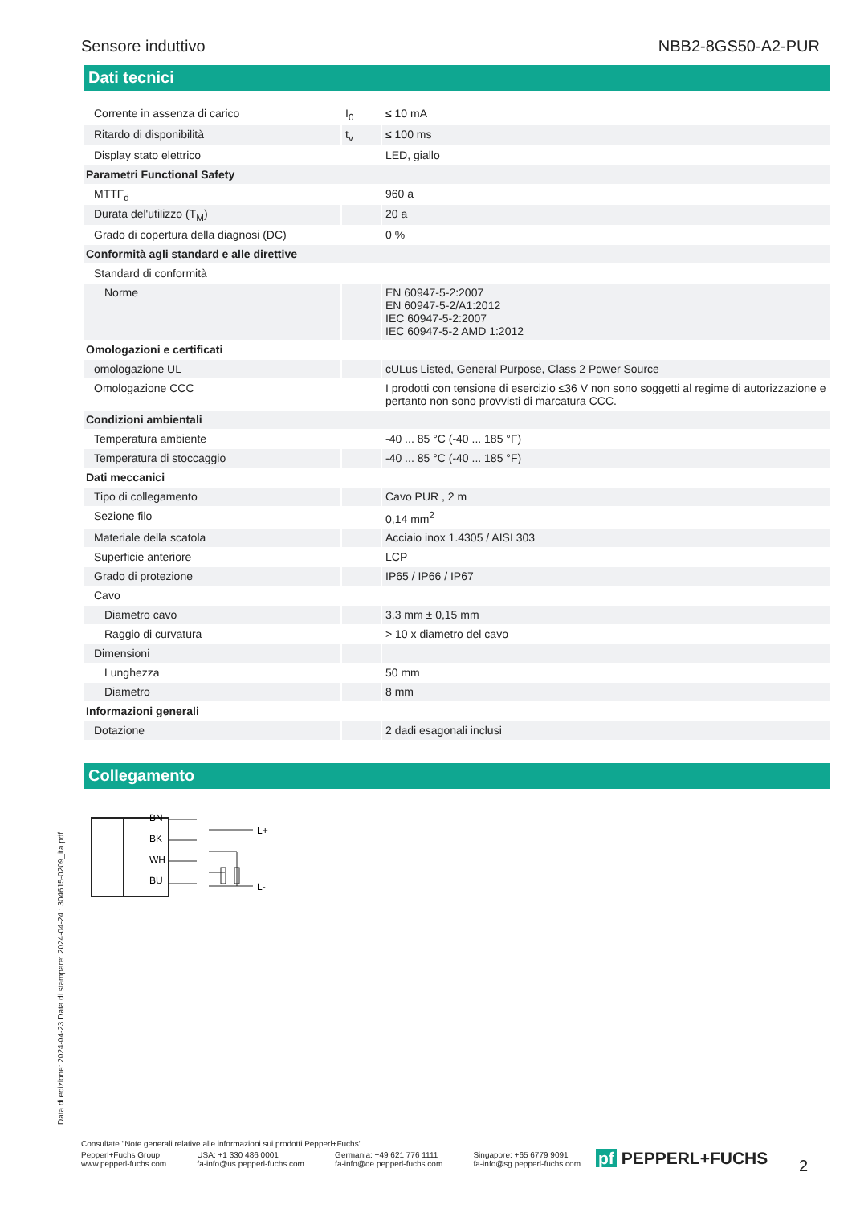Sensore induttivo NBB2-8GS50-A2-PUR
Dati tecnici
| Corrente in assenza di carico | I<sub>0</sub> | ≤ 10 mA |
| Ritardo di disponibilità | t<sub>v</sub> | ≤ 100 ms |
| Display stato elettrico | | LED, giallo |
| Parametri Functional Safety | | |
| MTTF<sub>d</sub> | | 960 a |
| Durata del'utilizzo (T<sub>M</sub>) | | 20 a |
| Grado di copertura della diagnosi (DC) | | 0 % |
| Conformità agli standard e alle direttive | | |
| Standard di conformità | | |
| Norme | | EN 60947-5-2:2007 EN 60947-5-2/A1:2012 IEC 60947-5-2:2007 IEC 60947-5-2 AMD 1:2012 |
| Omologazioni e certificati | | |
| omologazione UL | | cULus Listed, General Purpose, Class 2 Power Source |
| Omologazione CCC | | I prodotti con tensione di esercizio ≤36 V non sono soggetti al regime di autorizzazione e pertanto non sono provvisti di marcatura CCC. |
| Condizioni ambientali | | |
| Temperatura ambiente | | -40 ... 85 °C (-40 ... 185 °F) |
| Temperatura di stoccaggio | | -40 ... 85 °C (-40 ... 185 °F) |
| Dati meccanici | | |
| Tipo di collegamento | | Cavo PUR , 2 m |
| Sezione filo | | 0,14 mm<sup>2</sup> |
| Materiale della scatola | | Acciaio inox 1.4305 / AISI 303 |
| Superficie anteriore | | LCP |
| Grado di protezione | | IP65 / IP66 / IP67 |
| Cavo | | |
| Diametro cavo | | 3,3 mm ± 0,15 mm |
| Raggio di curvatura | | > 10 x diametro del cavo |
| Dimensioni | | |
| Lunghezza | | 50 mm |
| Diametro | | 8 mm |
| Informazioni generali | | |
| Dotazione | | 2 dadi esagonali inclusi |
Collegamento
BN
BK
WH
BU
L+
L-
Data di edizione: 2024-04-23 Data di stampare: 2024-04-24 : 304615-0209_ita.pdf
Consultate "Note generali relative alle informazioni sui prodotti Pepperl+Fuchs".
Pepperl+Fuchs Group
www.pepperl-fuchs.com USA: +1 330 486 0001
fa-info@us.pepperl-fuchs.com Germania: +49 621 776 1111
fa-info@de.pepperl-fuchs.com Singapore: +65 6779 9091
fa-info@sg.pepperl-fuchs.com
pf PEPPERL+FUCHS 2